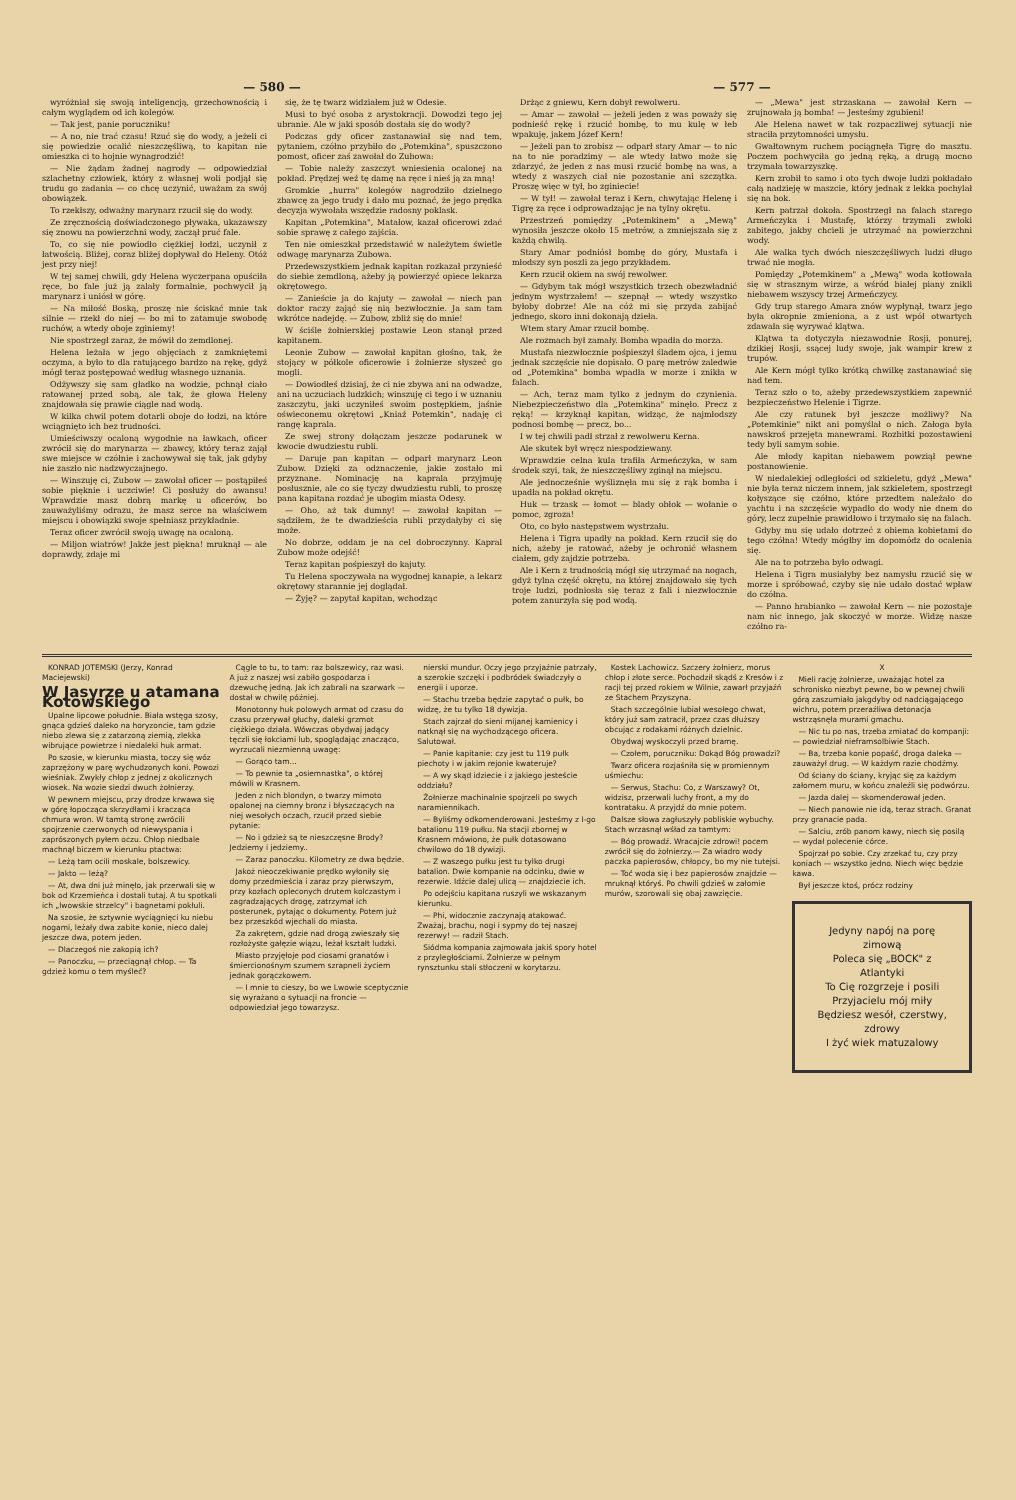— 580 —
wyróżniał się swoją inteligencją, grzechownością i całym wyglądem od ich kolegów.
— Tak jest, panie poruczniku!
— A no, nie trać czasu! Rzuć się do wody, a jeżeli ci się powiedzie ocalić nieszczęśliwą, to kapitan nie omieszka ci to hojnie wynagrodzić!
— Nie żądam żadnej nagrody — odpowiedział szlachetny człowiek, który z własnej woli podjął się trudu go zadania — co chcę uczynić, uważam za swój obowiązek.
To rzekłszy, odważny marynarz rzucił się do wody.
Ze zręcznością doświadczonego pływaka, ukazawszy się znowu na powierzchni wody, zaczął pruć fale.
To, co się nie powiodło ciężkiej łodzi, uczynił z łatwością. Bliżej, coraz bliżej dopływał do Heleny. Otóż jest przy niej!
W tej samej chwili, gdy Helena wyczerpana opuściła ręce, bo fale już ją zalały formalnie, pochwycił ją marynarz i uniósł w górę.
— Na miłość Boską, proszę nie ściskać mnie tak silnie — rzekł do niej — bo mi to zatamuje swobodę ruchów, a wtedy oboje zginiemy!
Nie spostrzegł zaraz, że mówił do zemdlonej.
Helena leżała w jego objęciach z zamkniętemi oczyma, a było to dla ratującego bardzo na rękę, gdyż mógł teraz postępować według własnego uznania.
Odżywszy się sam gładko na wodzie, pchnął ciało ratowanej przed sobą, ale tak, że głowa Heleny znajdowała się prawie ciągle nad wodą.
W kilka chwil potem dotarli oboje do łodzi, na które wciągnięto ich bez trudności.
Umieściwszy ocaloną wygodnie na ławkach, oficer zwrócił się do marynarza — zbawcy, który teraz zajął swe miejsce w czółnie i zachowywał się tak, jak gdyby nie zaszło nic nadzwyczajnego.
— Winszuję ci, Zubow — zawołał oficer — postąpiłeś sobie pięknie i uczciwie! Ci posłuży do awansu! Wprawdzie masz dobrą markę u oficerów, bo zauważyliśmy odrazu, że masz serce na właściwem miejscu i obowiązki swoje spełniasz przykładnie.
Teraz oficer zwrócił swoją uwagę na ocaloną.
— Miljon wiatrów! Jakże jest piękna! mruknął — ale doprawdy, zdaje mi
się, że tę twarz widziałem już w Odesie.
Musi to być osoba z arystokracji. Dowodzi tego jej ubranie. Ale w jaki sposób dostała się do wody?
Podczas gdy oficer zastanawiał się nad tem, pytaniem, czółno przybiło do „Potemkina", spuszczono pomost, oficer zaś zawołał do Zubowa:
— Tobie należy zaszczyt wniesienia ocalonej na pokład. Prędzej weź tę damę na ręce i nieś ją za mną!
Gromkie „hurra" kolegów nagrodziło dzielnego zbawcę za jego trudy i dało mu poznać, że jego prędka decyzja wywołała wszędzie radosny poklask.
Kapitan „Potemkina", Matałow, kazał oficerowi zdać sobie sprawę z całego zajścia.
Ten nie omieszkał przedstawić w należytem świetle odwagę marynarza Zubowa.
Przedewszystkiem jednak kapitan rozkazał przynieść do siebie zemdloną, ażeby ją powierzyć opiece lekarza okrętowego.
— Zanieście ja do kajuty — zawołał — niech pan doktor raczy zająć się nią bezwłocznie. Ja sam tam wkrótce nadejdę. — Zubow, zbliż się do mnie!
W ściśle żołnierskiej postawie Leon stanął przed kapitanem.
Leonie Zubow — zawołał kapitan głośno, tak, że stojący w półkole oficerowie i żołnierze słyszeć go mogli.
— Dowiodłeś dzisiaj, że ci nie zbywa ani na odwadze, ani na uczuciach ludzkich; winszuję ci tego i w uznaniu zaszczytu, jaki uczyniłeś swoim postępkiem, jaśnie oświeconemu okrętowi „Kniaź Potemkin", nadaję ci rangę kaprala.
Ze swej strony dołączam jeszcze podarunek w kwocie dwudziestu rubli.
— Daruje pan kapitan — odparł marynarz Leon Zubow. Dzięki za odznaczenie, jakie zostało mi przyznane. Nominację na kaprala przyjmuję posłusznie, ale co się tyczy dwudziestu rubli, to proszę pana kapitana rozdać je ubogim miasta Odesy.
— Oho, aż tak dumny! — zawołał kapitan — sądziłem, że te dwadzieścia rubli przydałyby ci się może.
No dobrze, oddam je na cel dobroczynny. Kapral Zubow może odejść!
Teraz kapitan pośpieszył do kajuty.
Tu Helena spoczywała na wygodnej kanapie, a lekarz okrętowy starannie jej doglądał.
— Żyję? — zapytał kapitan, wchodząc
— 577 —
Drżąc z gniewu, Kern dobył rewolweru.
— Amar — zawołał — jeżeli jeden z was poważy się podnieść rękę i rzucić bombę, to mu kulę w łeb wpakuję, jakem Józef Kern!
— Jeżeli pan to zrobisz — odparł stary Amar — to nic na to nie poradzimy — ale wtedy łatwo może się zdarzyć, że jeden z nas musi rzucić bombę na was, a wtedy z waszych ciał nie pozostanie ani szczątka. Proszę więc w tył, bo zginiecie!
— W tył! — zawołał teraz i Kern, chwytając Helenę i Tigrę za ręce i odprowadzając je na tylny okrętu.
Przestrzeń pomiędzy „Potemkinem" a „Mewą" wynosiła jeszcze około 15 metrów, a zmniejszała się z każdą chwilą.
Stary Amar podniósł bombę do góry, Mustafa i młodszy syn poszli za jego przykładem.
Kern rzucił okiem na swój rewolwer.
— Gdybym tak mógł wszystkich trzech obezwładnić jednym wystrzałem! — szepnął — wtedy wszystko byłoby dobrze! Ale na cóż mi się przyda zabijać jednego, skoro inni dokonają dzieła.
Wtem stary Amar rzucił bombę.
Ale rozmach był zamały. Bomba wpadła do morza.
Mustafa niezwłocznie pośpieszył śladem ojca, i jemu jednak szczęście nie dopisało. O parę metrów zaledwie od „Potemkina" bomba wpadła w morze i znikła w falach.
— Ach, teraz mam tylko z jednym do czynienia. Niebezpieczeństwo dla „Potemkina" minęło. Precz z ręką! — krzyknął kapitan, widząc, że najmłodszy podnosi bombę — precz, bo...
I w tej chwili padł strzał z rewolweru Kerna.
Ale skutek był wręcz niespodziewany.
Wprawdzie celna kula trafiła Armeńczyka, w sam środek szyi, tak, że nieszczęśliwy zginął na miejscu.
Ale jednocześnie wyśliznęła mu się z rąk bomba i upadła na pokład okrętu.
Huk — trzask — łomot — blady obłok — wołanie o pomoc, zgroza!
Oto, co było następstwem wystrzału.
Helena i Tigra upadły na pokład. Kern rzucił się do nich, ażeby je ratować, ażeby je ochronić własnem ciałem, gdy zajdzie potrzeba.
Ale i Kern z trudnością mógł się utrzymać na nogach, gdyż tylna część okrętu, na której znajdowało się tych troje ludzi, podniosła się teraz z fali i niezwłocznie potem zanurzyła się pod wodą.
— „Mewa" jest strzaskana — zawołał Kern — zrujnowała ją bomba! — Jesteśmy zgubieni!
Ale Helena nawet w tak rozpaczliwej sytuacji nie straciła przytomności umysłu.
Gwałtownym ruchem pociągnęła Tigrę do masztu. Poczem pochwyciła go jedną ręką, a drugą mocno trzymała towarzyszkę.
Kern zrobił to samo i oto tych dwoje ludzi pokładało całą nadzieję w maszcie, który jednak z lekka pochylał się na bok.
Kern patrzał dokoła. Spostrzegł na falach starego Armeńczyka i Mustafę, którzy trzymali zwłoki zabitego, jakby chcieli je utrzymać na powierzchni wody.
Ale walka tych dwóch nieszczęśliwych ludzi długo trwać nie mogła.
Pomiędzy „Potemkinem" a „Mewą" woda kotłowała się w strasznym wirze, a wśród białej piany znikli niebawem wszyscy trzej Armeńczycy.
Gdy trup starego Amara znów wypłynął, twarz jego była okropnie zmieniona, a z ust wpół otwartych zdawała się wyrywać klątwa.
Klątwa ta dotyczyła niezawodnie Rosji, ponurej, dzikiej Rosji, ssącej ludy swoje, jak wampir krew z trupów.
Ale Kern mógł tylko krótką chwilkę zastanawiać się nad tem.
Teraz szło o to, ażeby przedewszystkiem zapewnić bezpieczeństwo Helenie i Tigrze.
Ale czy ratunek był jeszcze możliwy? Na „Potemkinie" nikt ani pomyślał o nich. Załoga była nawskroś przejęta manewrami. Rozbitki pozostawieni tedy byli samym sobie.
Ale młody kapitan niebawem powziął pewne postanowienie.
W niedalekiej odległości od szkieletu, gdyż „Mewa" nie była teraz niczem innem, jak szkieletem, spostrzegł kołyszące się czółno, które przedtem należało do yachtu i na szczęście wypadło do wody nie dnem do góry, lecz zupełnie prawidłowo i trzymało się na falach.
Gdyby mu się udało dotrzeć z obiema kobietami do tego czółna! Wtedy mógłby im dopomódz do ocalenia się.
Ale na to potrzeba było odwagi.
Helena i Tigra musiałyby bez namysłu rzucić się w morze i spróbować, czyby się nie udało dostać wpław do czółna.
— Panno hrabianko — zawołał Kern — nie pozostaje nam nic innego, jak skoczyć w morze. Widzę nasze czółno ra-
KONRAD JOTEMSKI (Jerzy, Konrad Maciejewski)
W Jasyrze u atamana Kotowskiego
Upalne lipcowe południe. Biała wstęga szosy, gnąca gdzieś daleko na horyzoncie, tam gdzie niebo zlewa się z zatarzoną ziemią, zlekka wibrujące powietrze i niedaleki huk armat.
Po szosie, w kierunku miasta, toczy się wóz zaprzężony w parę wychudzonych koni. Powozi wieśniak. Zwykły chłop z jednej z okolicznych wiosek. Na wozie siedzi dwuch żołnierzy.
W pewnem miejscu, przy drodze krwawa się w górę łopocząca skrzydłami i kracząca chmura wron. W tamtą stronę zwrócili spojrzenie czerwonych od niewyspania i zaprószonych pyłem oczu. Chłop niedbale machnął biczem w kierunku ptactwa:
— Leżą tam ocili moskale, bolszewicy.
— Jakto — leżą?
— At, dwa dni już minęło, jak przerwali się w bok od Krzemieńca i dostali tutaj. A tu spotkali ich „lwowskie strzelcy" i bagnetami pokłuli.
Na szosie, że sztywnie wyciągnięci ku niebu nogami, leżały dwa zabite konie, nieco dalej jeszcze dwa, potem jeden.
— Dlaczegoś nie zakopią ich?
— Panoczku, — przeciągnął chłop. — Ta gdzież komu o tem myśleć?
Cągle to tu, to tam: raz bolszewicy, raz wasi. A już z naszej wsi zabiło gospodarza i dzewuchę jedną. Jak ich zabrali na szarwark — dostał w chwilę później.
Monotonny huk polowych armat od czasu do czasu przerywał głuchy, daleki grzmot ciężkiego działa. Wówczas obydwaj jadący tęczli się łokciami lub, spoglądając znacząco, wyrzucali niezmienną uwagę:
— Gorąco tam...
— To pewnie ta „osiemnastka", o której mówili w Krasnem.
Jeden z nich blondyn, o twarzy mimoto opalonej na ciemny bronz i błyszczących na niej wesołych oczach, rzucił przed siebie pytanie:
— No i gdzież są te nieszczęsne Brody? Jedziemy i jedziemy..
— Zaraz panoczku. Kilometry ze dwa będzie.
Jakoż nieoczekiwanie prędko wyłoniły się domy przedmieścia i zaraz przy pierwszym, przy kozłach opleconych drutem kolczastym i zagradzających drogę, zatrzymał ich posterunek, pytając o dokumenty. Potem już bez przeszkód wjechali do miasta.
Za zakrętem, gdzie nad drogą zwieszały się rozłożyste gałęzie wiązu, leżał kształt ludzki.
Miasto przyjęłoje pod ciosami granatów i śmiercionośnym szumem szrapneli życiem jednak gorączkowem.
— I mnie to cieszy, bo we Lwowie sceptycznie się wyrażano o sytuacji na froncie — odpowiedział jego towarzysz.
nierski mundur. Oczy jego przyjaźnie patrzały, a szerokie szczęki i podbródek świadczyły o energii i uporze.
— Stachu trzeba będzie zapytać o pułk, bo widzę, że tu tylko 18 dywizja.
Stach zajrzał do sieni mijanej kamienicy i natknął się na wychodzącego oficera. Salutował.
— Panie kapitanie: czy jest tu 119 pułk piechoty i w jakim rejonie kwateruje?
— A wy skąd idziecie i z jakiego jesteście oddziału?
Żołnierze machinalnie spojrzeli po swych naramiennikach.
— Byliśmy odkomenderowani. Jesteśmy z I-go batalionu 119 pułku. Na stacji zbornej w Krasnem mówiono, że pułk dotasowano chwilowo do 18 dywizji.
— Z waszego pułku jest tu tylko drugi batalion. Dwie kompanie na odcinku, dwie w rezerwie. Idźcie dalej ulicą — znajdziecie ich.
Po odejściu kapitana ruszyli we wskazanym kierunku.
— Phi, widocznie zaczynają atakować. Zważaj, brachu, nogi i sypmy do tej naszej rezerwy! — radził Stach.
Siódma kompania zajmowała jakiś spory hotel z przyległościami. Żołnierze w pełnym rynsztunku stali stłoczeni w korytarzu.
Kostek Lachowicz. Szczery żołnierz, morus chłop i złote serce. Pochodził skądś z Kresów i z racji tej przed rokiem w Wilnie, zawarł przyjaźń ze Stachem Przyszyna.
Stach szczególnie lubiał wesołego chwat, który już sam zatracił, przez czas dłuższy obcując z rodakami różnych dzielnic.
Obydwaj wyskoczyli przed bramę.
— Czołem, poruczniku: Dokąd Bóg prowadzi?
Twarz oficera rozjaśniła się w promiennym uśmiechu:
— Serwus, Stachu: Co, z Warszawy? Ot, widzisz, przerwali luchy front, a my do kontrataku. A przyjdź do mnie potem.
Dalsze słowa zagłuszyły pobliskie wybuchy. Stach wrzasnął wśład za tamtym:
— Bóg prowadź. Wracajcie zdrowi! pocem zwrócił się do żołnierzy.— Za wiadro wody paczka papierosów, chłopcy, bo my nie tutejsi.
— Toć woda się i bez papierosów znajdzie — mruknął któryś. Po chwili gdzieś w załomie murów, szorowali się obaj zawzięcie.
X
Mieli rację żołnierze, uważając hotel za schronisko niezbyt pewne, bo w pewnej chwili górą zaszumiało jakgdyby od nadciągającego wichru, potem przeraźliwa detonacja wstrząsnęła murami gmachu.
— Nic tu po nas, trzeba zmiatać do kompanji: — powiedział nieframsolbiwie Stach.
— Ba, trzeba konie popaść, droga daleka — zauważył drug. — W każdym razie chodźmy.
Od ściany do ściany, kryjąc się za każdym załomem muru, w końcu znaleźli się podwórzu.
— Jazda dalej — skomenderował jeden.
— Niech panowie nie idą, teraz strach. Granat przy granacie pada.
— Salciu, zrób panom kawy, niech się posilą — wydał polecenie córce.
Spojrzał po sobie. Czy zrzekać tu, czy przy koniach — wszystko jedno. Niech więc będzie kawa.
Był jeszcze ktoś, prócz rodziny
Jedyny napój na porę zimową
Poleca się „BOCK" z Atlantyki
To Cię rozgrzeje i posili
Przyjacielu mój miły
Będziesz wesół, czerstwy, zdrowy
I żyć wiek matuzalowy